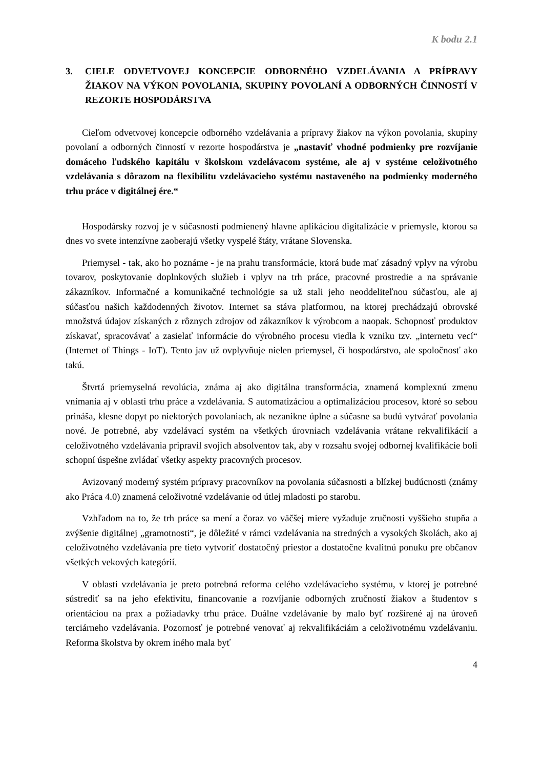K bodu 2.1
3. CIELE ODVETVOVEJ KONCEPCIE ODBORNÉHO VZDELÁVANIA A PRÍPRAVY ŽIAKOV NA VÝKON POVOLANIA, SKUPINY POVOLANÍ A ODBORNÝCH ČINNOSTÍ V REZORTE HOSPODÁRSTVA
Cieľom odvetvovej koncepcie odborného vzdelávania a prípravy žiakov na výkon povolania, skupiny povolaní a odborných činností v rezorte hospodárstva je „nastaviť vhodné podmienky pre rozvíjanie domáceho ľudského kapitálu v školskom vzdelávacom systéme, ale aj v systéme celoživotného vzdelávania s dôrazom na flexibilitu vzdelávacieho systému nastaveného na podmienky moderného trhu práce v digitálnej ére.“
Hospodársky rozvoj je v súčasnosti podmienený hlavne aplikáciou digitalizácie v priemysle, ktorou sa dnes vo svete intenzívne zaoberajú všetky vyspelé štáty, vrátane Slovenska.
Priemysel - tak, ako ho poznáme - je na prahu transformácie, ktorá bude mať zásadný vplyv na výrobu tovarov, poskytovanie doplnkových služieb i vplyv na trh práce, pracovné prostredie a na správanie zákazníkov. Informačné a komunikačné technológie sa už stali jeho neoddeliteľnou súčasťou, ale aj súčasťou našich každodenných životov. Internet sa stáva platformou, na ktorej prechádzajú obrovské množstvá údajov získaných z rôznych zdrojov od zákazníkov k výrobcom a naopak. Schopnosť produktov získavať, spracovávať a zasielať informácie do výrobného procesu viedla k vzniku tzv. „internetu vecí“ (Internet of Things - IoT). Tento jav už ovplyvňuje nielen priemysel, či hospodárstvo, ale spoločnosť ako takú.
Štvrtá priemyselná revolúcia, známa aj ako digitálna transformácia, znamená komplexnú zmenu vnímania aj v oblasti trhu práce a vzdelávania. S automatizáciou a optimalizáciou procesov, ktoré so sebou prináša, klesne dopyt po niektorých povolaniach, ak nezanikne úplne a súčasne sa budú vytvárať povolania nové. Je potrebné, aby vzdelávací systém na všetkých úrovniach vzdelávania vrátane rekvalifikácií a celoživotného vzdelávania pripravil svojich absolventov tak, aby v rozsahu svojej odbornej kvalifikácie boli schopní úspešne zvládať všetky aspekty pracovných procesov.
Avizovaný moderný systém prípravy pracovníkov na povolania súčasnosti a blízkej budúcnosti (známy ako Práca 4.0) znamená celoživotné vzdelávanie od útlej mladosti po starobu.
Vzhľadom na to, že trh práce sa mení a čoraz vo väčšej miere vyžaduje zručnosti vyššieho stupňa a zvýšenie digitálnej „gramotnosti“, je dôležité v rámci vzdelávania na stredných a vysokých školách, ako aj celoživotného vzdelávania pre tieto vytvoriť dostatočný priestor a dostatočne kvalitnú ponuku pre občanov všetkých vekových kategórií.
V oblasti vzdelávania je preto potrebná reforma celého vzdelávacieho systému, v ktorej je potrebné sústrediť sa na jeho efektivitu, financovanie a rozvíjanie odborných zručností žiakov a študentov s orientáciou na prax a požiadavky trhu práce. Duálne vzdelávanie by malo byť rozšírené aj na úroveň terciárneho vzdelávania. Pozornosť je potrebné venovať aj rekvalifikáciám a celoživotnému vzdelávaniu. Reforma školstva by okrem iného mala byť
4